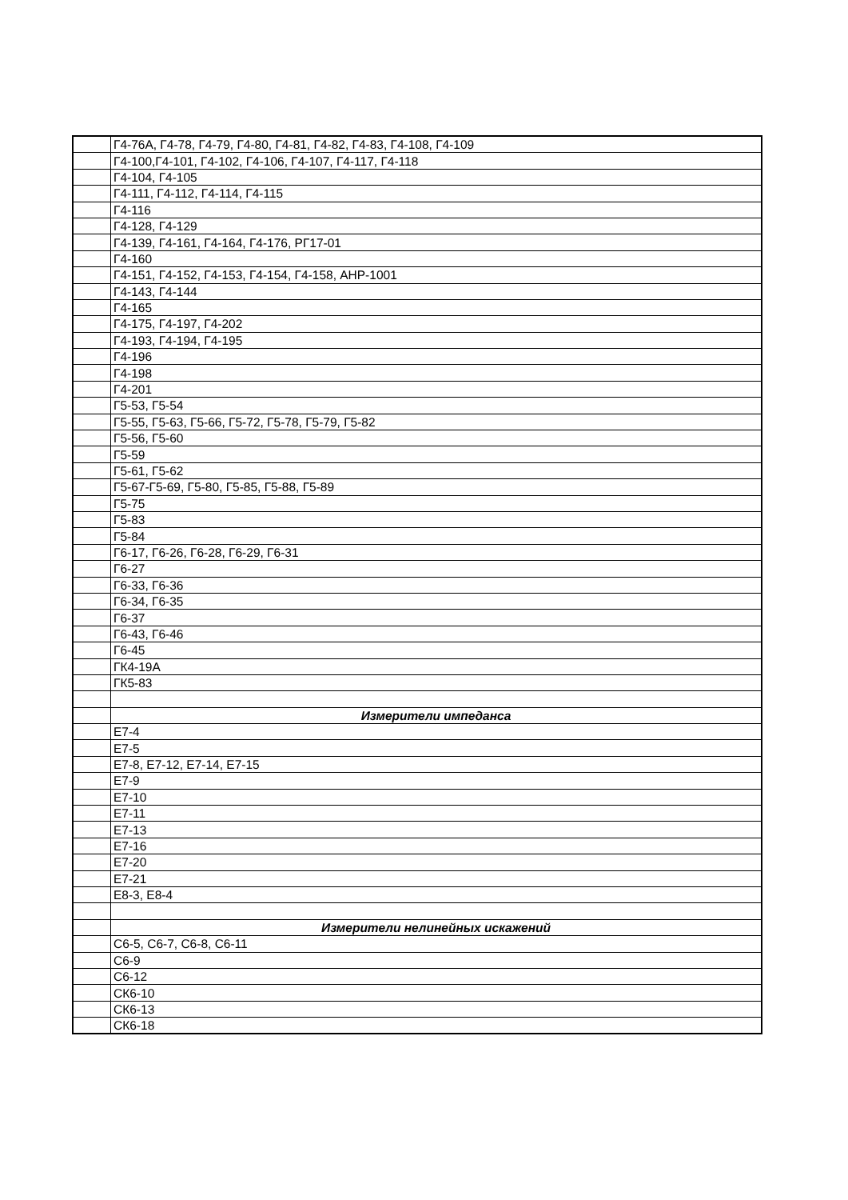| | Г4-76А, Г4-78, Г4-79, Г4-80, Г4-81, Г4-82, Г4-83, Г4-108, Г4-109 |
| | Г4-100,Г4-101, Г4-102, Г4-106, Г4-107, Г4-117, Г4-118 |
| | Г4-104, Г4-105 |
| | Г4-111, Г4-112, Г4-114, Г4-115 |
| | Г4-116 |
| | Г4-128, Г4-129 |
| | Г4-139, Г4-161, Г4-164, Г4-176, РГ17-01 |
| | Г4-160 |
| | Г4-151, Г4-152, Г4-153, Г4-154, Г4-158, АНР-1001 |
| | Г4-143, Г4-144 |
| | Г4-165 |
| | Г4-175, Г4-197, Г4-202 |
| | Г4-193, Г4-194, Г4-195 |
| | Г4-196 |
| | Г4-198 |
| | Г4-201 |
| | Г5-53, Г5-54 |
| | Г5-55, Г5-63, Г5-66, Г5-72, Г5-78, Г5-79, Г5-82 |
| | Г5-56, Г5-60 |
| | Г5-59 |
| | Г5-61, Г5-62 |
| | Г5-67-Г5-69, Г5-80, Г5-85, Г5-88, Г5-89 |
| | Г5-75 |
| | Г5-83 |
| | Г5-84 |
| | Г6-17, Г6-26, Г6-28, Г6-29, Г6-31 |
| | Г6-27 |
| | Г6-33, Г6-36 |
| | Г6-34, Г6-35 |
| | Г6-37 |
| | Г6-43, Г6-46 |
| | Г6-45 |
| | ГК4-19А |
| | ГК5-83 |
| | Измерители импеданса |
| | Е7-4 |
| | Е7-5 |
| | Е7-8, Е7-12, Е7-14, Е7-15 |
| | Е7-9 |
| | Е7-10 |
| | Е7-11 |
| | Е7-13 |
| | Е7-16 |
| | Е7-20 |
| | Е7-21 |
| | Е8-3, Е8-4 |
| | Измерители нелинейных искажений |
| | С6-5, С6-7, С6-8, С6-11 |
| | С6-9 |
| | С6-12 |
| | СК6-10 |
| | СК6-13 |
| | СК6-18 |